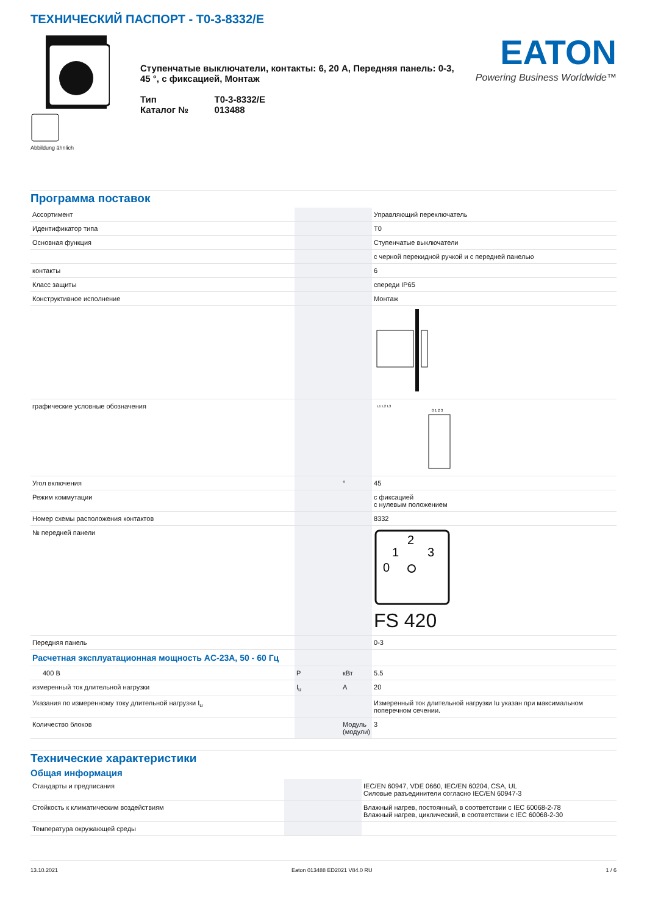ТЕХНИЧЕСКИЙ ПАСПОРТ - T0-3-8332/E
Abbildung ähnlich
Ступенчатые выключатели, контакты: 6, 20 A, Передняя панель: 0-3, 45 °, с фиксацией, Монтаж
| Тип | T0-3-8332/E |
| Каталог № | 013488 |
EATON
Powering Business Worldwide™
Программа поставок
| Ассортимент | | | Управляющий переключатель |
| Идентификатор типа | | | T0 |
| Основная функция | | | Ступенчатые выключатели |
| | | | с черной перекидной ручкой и с передней панелью |
| контакты | | | 6 |
| Класс защиты | | | спереди IP65 |
| Конструктивное исполнение | | | Монтаж |
| графические условные обозначения | | | L1 L2 L3 0 1 2 3 |
| Угол включения | | ° | 45 |
| Режим коммутации | | | с фиксацией с нулевым положением |
| Номер схемы расположения контактов | | | 8332 |
| № передней панели | | | 0 1 2 3 FS 420 |
| Передняя панель | | | 0-3 |
| Расчетная эксплуатационная мощность AC-23A, 50 - 60 Гц | | | |
| 400 В | P | кВт | 5.5 |
| измеренный ток длительной нагрузки | I<sub>u</sub> | A | 20 |
| Указания по измеренному току длительной нагрузки I<sub>u</sub> | | | Измеренный ток длительной нагрузки Iu указан при максимальном поперечном сечении. |
| Количество блоков | | Модуль (модули) | 3 |
Технические характеристики
Общая информация
| Стандарты и предписания | | | IEC/EN 60947, VDE 0660, IEC/EN 60204, CSA, UL Силовые разъединители согласно IEC/EN 60947-3 |
| Стойкость к климатическим воздействиям | | | Влажный нагрев, постоянный, в соответствии с IEC 60068-2-78 Влажный нагрев, циклический, в соответствии с IEC 60068-2-30 |
| Температура окружающей среды | | | |
13.10.2021 Eaton 013488 ED2021 V84.0 RU 1 / 6